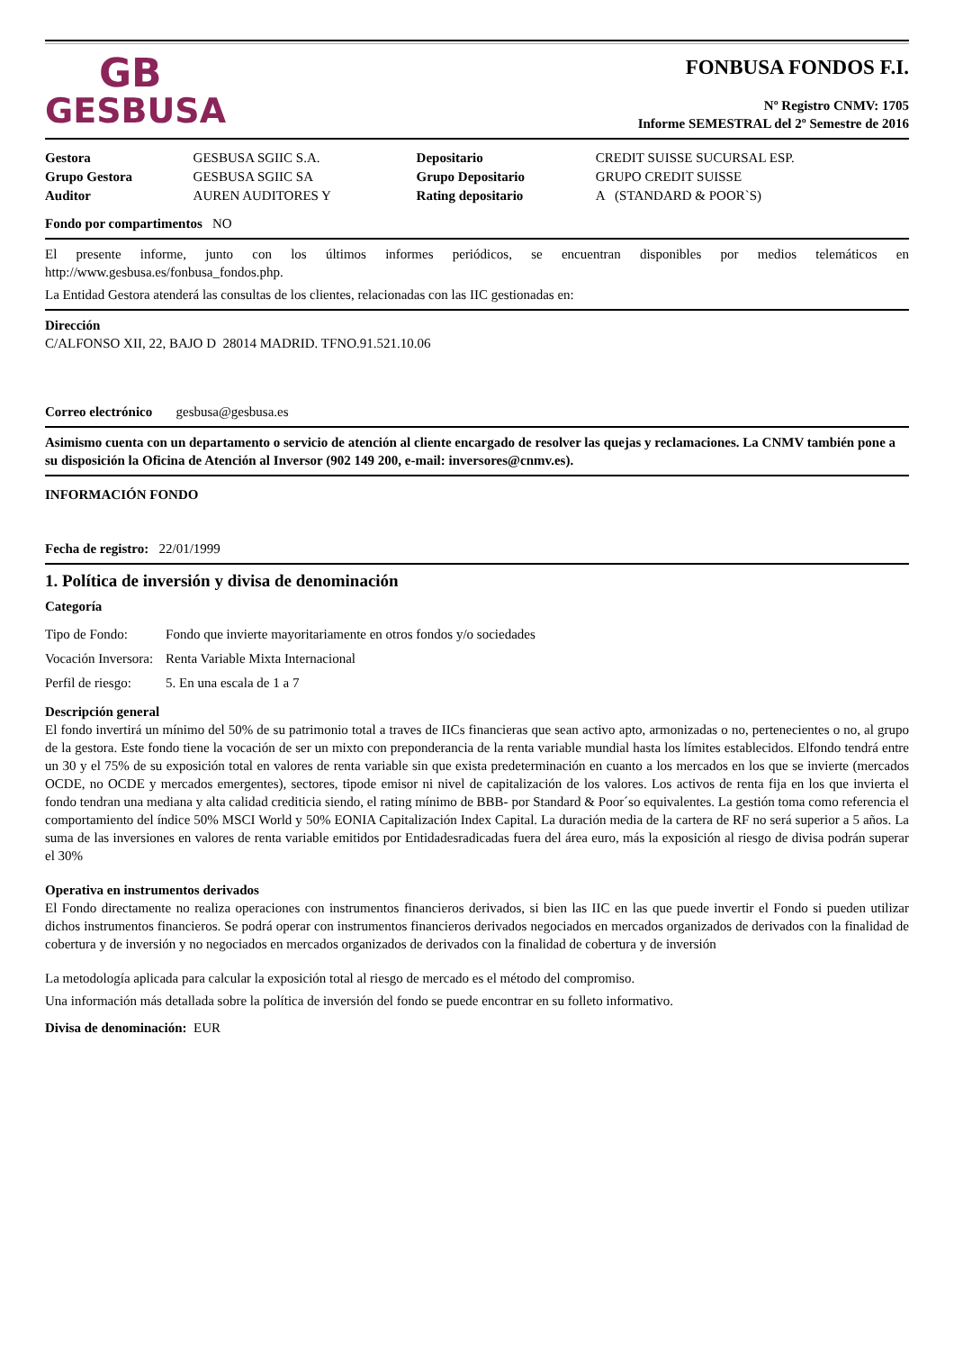GB
GESBUSA
FONBUSA FONDOS F.I.
Nº Registro CNMV: 1705
Informe SEMESTRAL del 2º Semestre de 2016
| Gestora | GESBUSA SGIIC S.A. | Depositario | CREDIT SUISSE SUCURSAL ESP. |
| Grupo Gestora | GESBUSA SGIIC SA | Grupo Depositario | GRUPO CREDIT SUISSE |
| Auditor | AUREN AUDITORES Y | Rating depositario | A (STANDARD & POOR`S) |
Fondo por compartimentos NO
El presente informe, junto con los últimos informes periódicos, se encuentran disponibles por medios telemáticos en http://www.gesbusa.es/fonbusa_fondos.php.
La Entidad Gestora atenderá las consultas de los clientes, relacionadas con las IIC gestionadas en:
Dirección
C/ALFONSO XII, 22, BAJO D 28014 MADRID. TFNO.91.521.10.06
Correo electrónico gesbusa@gesbusa.es
Asimismo cuenta con un departamento o servicio de atención al cliente encargado de resolver las quejas y reclamaciones. La CNMV también pone a su disposición la Oficina de Atención al Inversor (902 149 200, e-mail: inversores@cnmv.es).
INFORMACIÓN FONDO
Fecha de registro: 22/01/1999
1. Política de inversión y divisa de denominación
Categoría
| Tipo de Fondo: | Fondo que invierte mayoritariamente en otros fondos y/o sociedades |
| Vocación Inversora: | Renta Variable Mixta Internacional |
| Perfil de riesgo: | 5. En una escala de 1 a 7 |
Descripción general
El fondo invertirá un mínimo del 50% de su patrimonio total a traves de IICs financieras que sean activo apto, armonizadas o no, pertenecientes o no, al grupo de la gestora. Este fondo tiene la vocación de ser un mixto con preponderancia de la renta variable mundial hasta los límites establecidos. Elfondo tendrá entre un 30 y el 75% de su exposición total en valores de renta variable sin que exista predeterminación en cuanto a los mercados en los que se invierte (mercados OCDE, no OCDE y mercados emergentes), sectores, tipode emisor ni nivel de capitalización de los valores. Los activos de renta fija en los que invierta el fondo tendran una mediana y alta calidad crediticia siendo, el rating mínimo de BBB- por Standard & Poor´so equivalentes. La gestión toma como referencia el comportamiento del índice 50% MSCI World y 50% EONIA Capitalización Index Capital. La duración media de la cartera de RF no será superior a 5 años. La suma de las inversiones en valores de renta variable emitidos por Entidadesradicadas fuera del área euro, más la exposición al riesgo de divisa podrán superar el 30%
Operativa en instrumentos derivados
El Fondo directamente no realiza operaciones con instrumentos financieros derivados, si bien las IIC en las que puede invertir el Fondo si pueden utilizar dichos instrumentos financieros. Se podrá operar con instrumentos financieros derivados negociados en mercados organizados de derivados con la finalidad de cobertura y de inversión y no negociados en mercados organizados de derivados con la finalidad de cobertura y de inversión
La metodología aplicada para calcular la exposición total al riesgo de mercado es el método del compromiso.
Una información más detallada sobre la política de inversión del fondo se puede encontrar en su folleto informativo.
Divisa de denominación: EUR